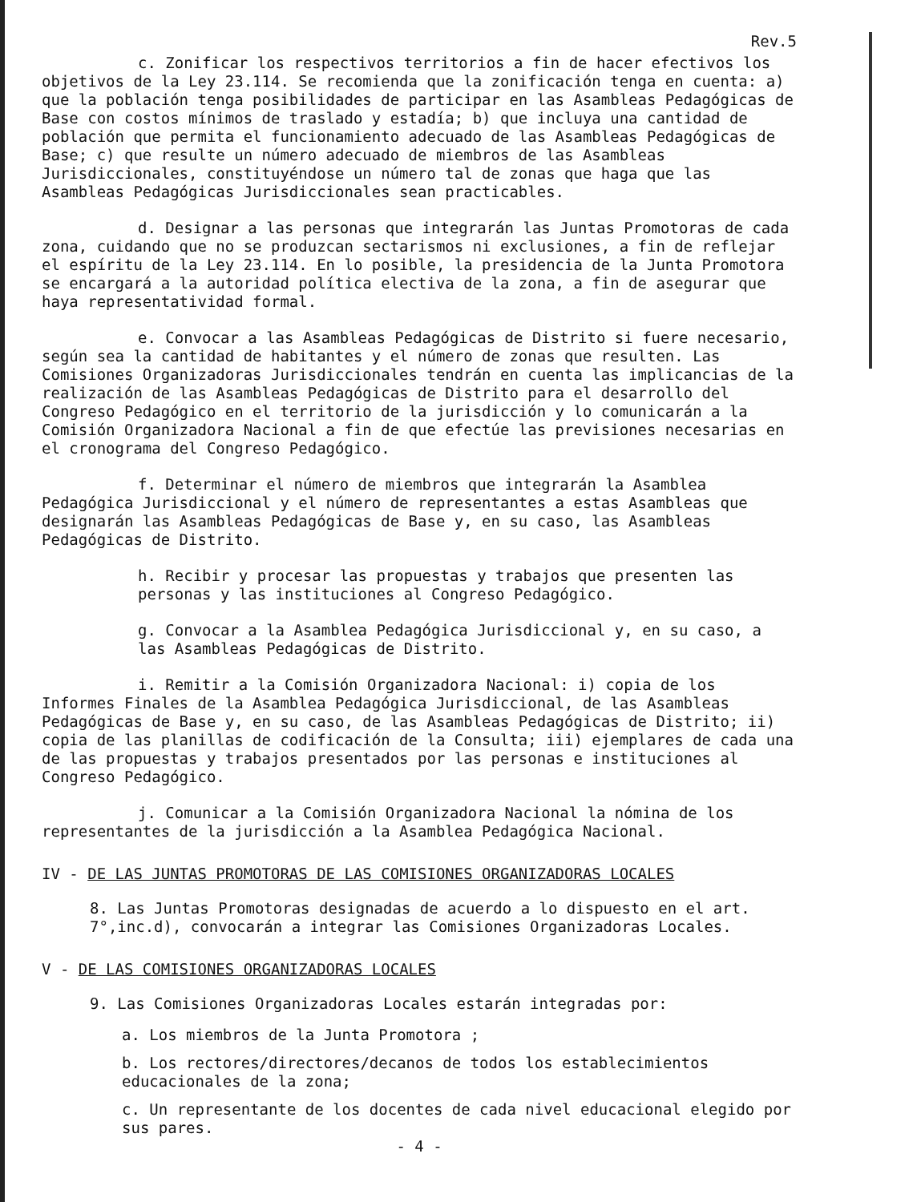Rev.5
c. Zonificar los respectivos territorios a fin de hacer efectivos los objetivos de la Ley 23.114. Se recomienda que la zonificación tenga en cuenta: a) que la población tenga posibilidades de participar en las Asambleas Pedagógicas de Base con costos mínimos de traslado y estadía; b) que incluya una cantidad de población que permita el funcionamiento adecuado de las Asambleas Pedagógicas de Base; c) que resulte un número adecuado de miembros de las Asambleas Jurisdiccionales, constituyéndose un número tal de zonas que haga que las Asambleas Pedagógicas Jurisdiccionales sean practicables.
d. Designar a las personas que integrarán las Juntas Promotoras de cada zona, cuidando que no se produzcan sectarismos ni exclusiones, a fin de reflejar el espíritu de la Ley 23.114. En lo posible, la presidencia de la Junta Promotora se encargará a la autoridad política electiva de la zona, a fin de asegurar que haya representatividad formal.
e. Convocar a las Asambleas Pedagógicas de Distrito si fuere necesario, según sea la cantidad de habitantes y el número de zonas que resulten. Las Comisiones Organizadoras Jurisdiccionales tendrán en cuenta las implicancias de la realización de las Asambleas Pedagógicas de Distrito para el desarrollo del Congreso Pedagógico en el territorio de la jurisdicción y lo comunicarán a la Comisión Organizadora Nacional a fin de que efectúe las previsiones necesarias en el cronograma del Congreso Pedagógico.
f. Determinar el número de miembros que integrarán la Asamblea Pedagógica Jurisdiccional y el número de representantes a estas Asambleas que designarán las Asambleas Pedagógicas de Base y, en su caso, las Asambleas Pedagógicas de Distrito.
h. Recibir y procesar las propuestas y trabajos que presenten las personas y las instituciones al Congreso Pedagógico.
g. Convocar a la Asamblea Pedagógica Jurisdiccional y, en su caso, a las Asambleas Pedagógicas de Distrito.
i. Remitir a la Comisión Organizadora Nacional: i) copia de los Informes Finales de la Asamblea Pedagógica Jurisdiccional, de las Asambleas Pedagógicas de Base y, en su caso, de las Asambleas Pedagógicas de Distrito; ii) copia de las planillas de codificación de la Consulta; iii) ejemplares de cada una de las propuestas y trabajos presentados por las personas e instituciones al Congreso Pedagógico.
j. Comunicar a la Comisión Organizadora Nacional la nómina de los representantes de la jurisdicción a la Asamblea Pedagógica Nacional.
IV - DE LAS JUNTAS PROMOTORAS DE LAS COMISIONES ORGANIZADORAS LOCALES
8. Las Juntas Promotoras designadas de acuerdo a lo dispuesto en el art. 7°,inc.d), convocarán a integrar las Comisiones Organizadoras Locales.
V - DE LAS COMISIONES ORGANIZADORAS LOCALES
9. Las Comisiones Organizadoras Locales estarán integradas por:
a. Los miembros de la Junta Promotora ;
b. Los rectores/directores/decanos de todos los establecimientos educacionales de la zona;
c. Un representante de los docentes de cada nivel educacional elegido por sus pares.
- 4 -